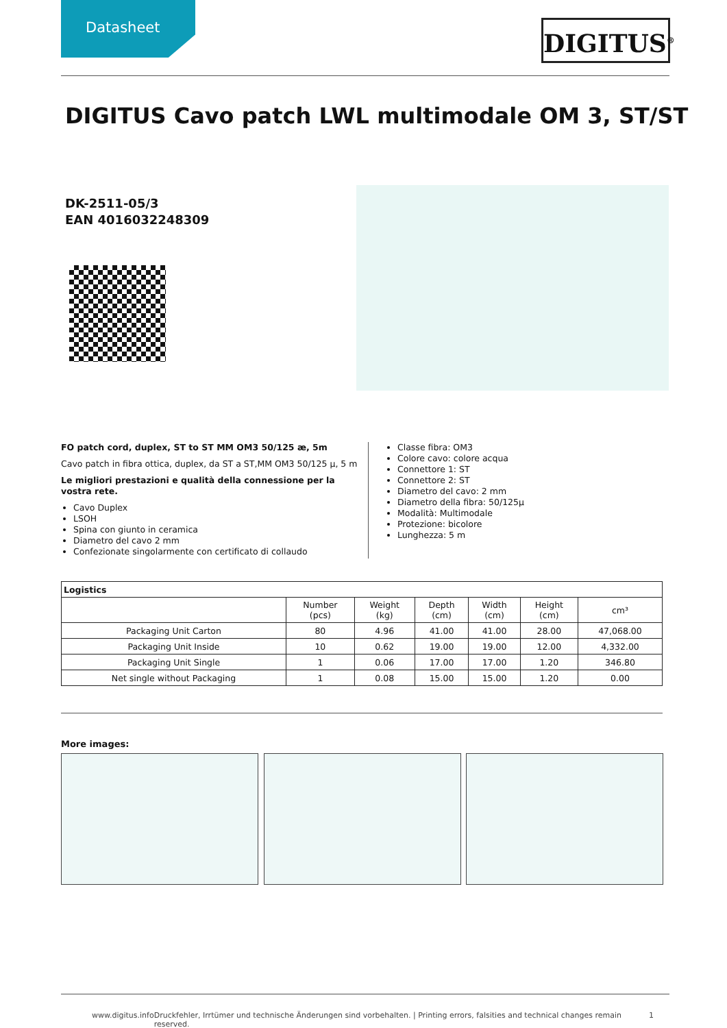Datasheet
DIGITUS<sup>®</sup>
DIGITUS Cavo patch LWL multimodale OM 3, ST/ST
DK-2511-05/3
EAN 4016032248309
FO patch cord, duplex, ST to ST MM OM3 50/125 æ, 5m
Cavo patch in fibra ottica, duplex, da ST a ST,MM OM3 50/125 µ, 5 m
Le migliori prestazioni e qualità della connessione per la vostra rete.
Cavo Duplex
LSOH
Spina con giunto in ceramica
Diametro del cavo 2 mm
Confezionate singolarmente con certificato di collaudo
Classe fibra: OM3
Colore cavo: colore acqua
Connettore 1: ST
Connettore 2: ST
Diametro del cavo: 2 mm
Diametro della fibra: 50/125µ
Modalità: Multimodale
Protezione: bicolore
Lunghezza: 5 m
| Logistics | | | | | | |
| --- | --- | --- | --- | --- | --- | --- |
| | Number (pcs) | Weight (kg) | Depth (cm) | Width (cm) | Height (cm) | cm³ |
| Packaging Unit Carton | 80 | 4.96 | 41.00 | 41.00 | 28.00 | 47,068.00 |
| Packaging Unit Inside | 10 | 0.62 | 19.00 | 19.00 | 12.00 | 4,332.00 |
| Packaging Unit Single | 1 | 0.06 | 17.00 | 17.00 | 1.20 | 346.80 |
| Net single without Packaging | 1 | 0.08 | 15.00 | 15.00 | 1.20 | 0.00 |
More images:
www.digitus.info Druckfehler, Irrtümer und technische Änderungen sind vorbehalten. | Printing errors, falsities and technical changes remain reserved. 1